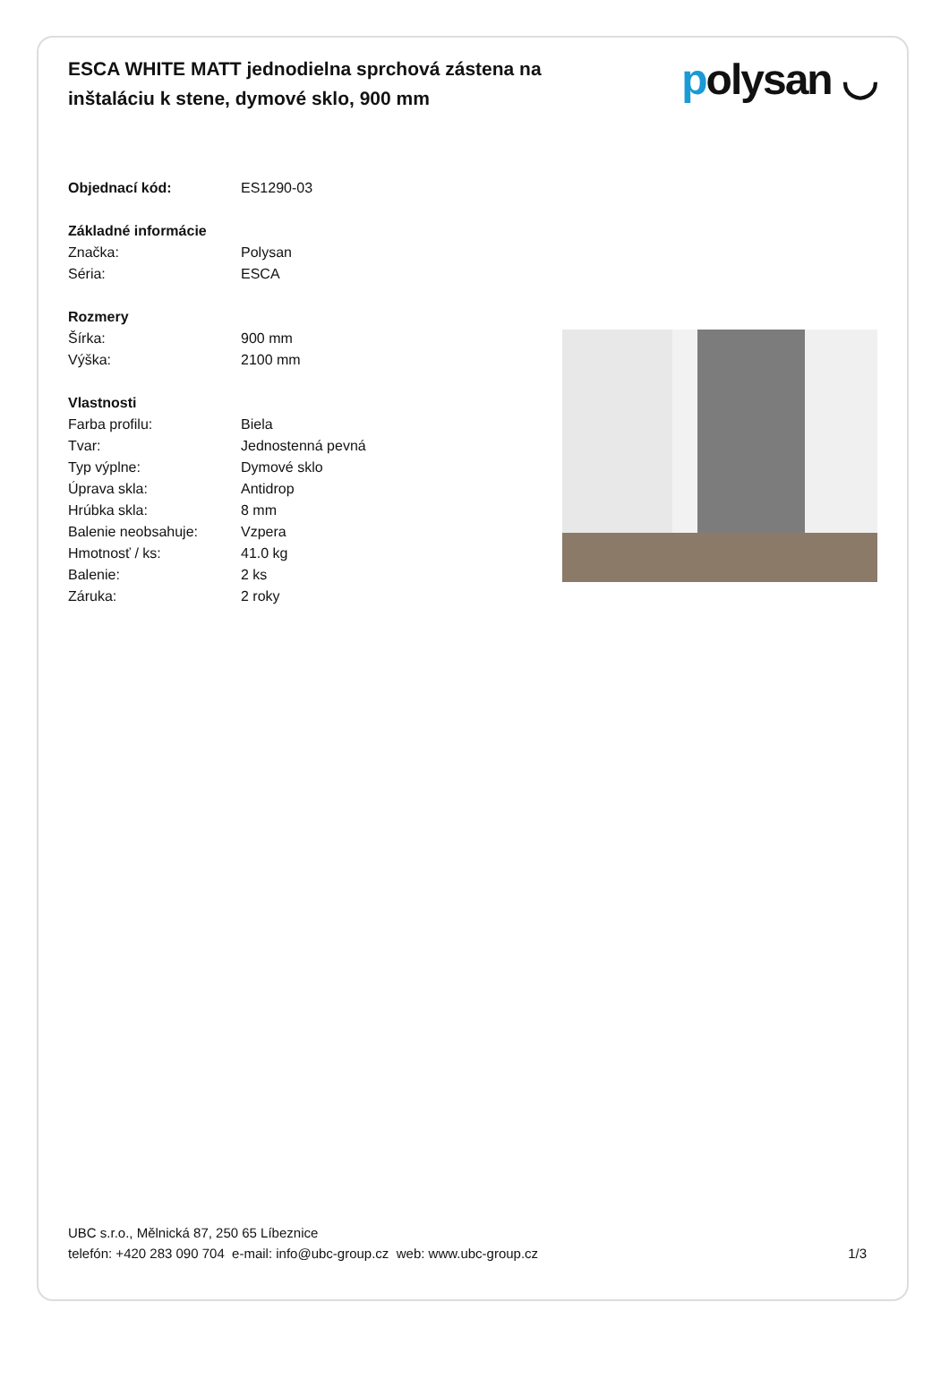ESCA WHITE MATT jednodielna sprchová zástena na inštaláciu k stene, dymové sklo, 900 mm
polysan ◡
| Objednací kód: | ES1290-03 |
| Základné informácie | |
| Značka: | Polysan |
| Séria: | ESCA |
| Rozmery | |
| Šírka: | 900 mm |
| Výška: | 2100 mm |
| Vlastnosti | |
| Farba profilu: | Biela |
| Tvar: | Jednostenná pevná |
| Typ výplne: | Dymové sklo |
| Úprava skla: | Antidrop |
| Hrúbka skla: | 8 mm |
| Balenie neobsahuje: | Vzpera |
| Hmotnosť / ks: | 41.0 kg |
| Balenie: | 2 ks |
| Záruka: | 2 roky |
UBC s.r.o., Mělnická 87, 250 65 Líbeznice
telefón: +420 283 090 704 e-mail: info@ubc-group.cz web: www.ubc-group.cz 1/3